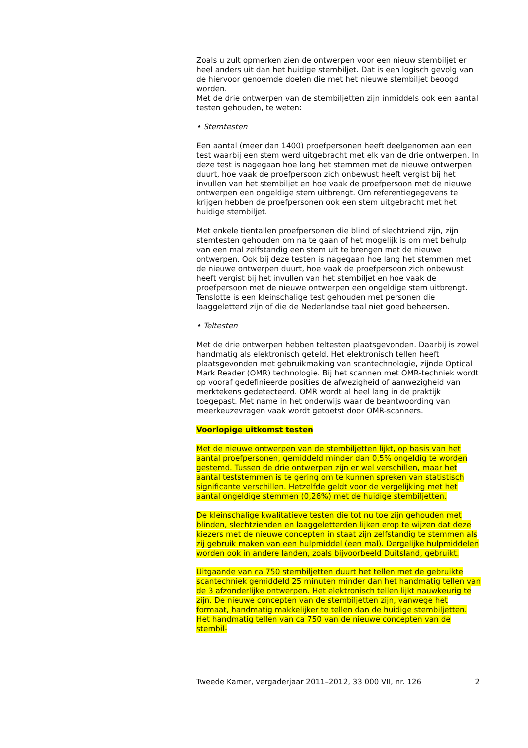Zoals u zult opmerken zien de ontwerpen voor een nieuw stembiljet er heel anders uit dan het huidige stembiljet. Dat is een logisch gevolg van de hiervoor genoemde doelen die met het nieuwe stembiljet beoogd worden.
Met de drie ontwerpen van de stembiljetten zijn inmiddels ook een aantal testen gehouden, te weten:
• Stemtesten
Een aantal (meer dan 1400) proefpersonen heeft deelgenomen aan een test waarbij een stem werd uitgebracht met elk van de drie ontwerpen. In deze test is nagegaan hoe lang het stemmen met de nieuwe ontwerpen duurt, hoe vaak de proefpersoon zich onbewust heeft vergist bij het invullen van het stembiljet en hoe vaak de proefpersoon met de nieuwe ontwerpen een ongeldige stem uitbrengt. Om referentiegegevens te krijgen hebben de proefpersonen ook een stem uitgebracht met het huidige stembiljet.
Met enkele tientallen proefpersonen die blind of slechtziend zijn, zijn stemtesten gehouden om na te gaan of het mogelijk is om met behulp van een mal zelfstandig een stem uit te brengen met de nieuwe ontwerpen. Ook bij deze testen is nagegaan hoe lang het stemmen met de nieuwe ontwerpen duurt, hoe vaak de proefpersoon zich onbewust heeft vergist bij het invullen van het stembiljet en hoe vaak de proefpersoon met de nieuwe ontwerpen een ongeldige stem uitbrengt. Tenslotte is een kleinschalige test gehouden met personen die laaggeletterd zijn of die de Nederlandse taal niet goed beheersen.
• Teltesten
Met de drie ontwerpen hebben teltesten plaatsgevonden. Daarbij is zowel handmatig als elektronisch geteld. Het elektronisch tellen heeft plaatsgevonden met gebruikmaking van scantechnologie, zijnde Optical Mark Reader (OMR) technologie. Bij het scannen met OMR-techniek wordt op vooraf gedefinieerde posities de afwezigheid of aanwezigheid van merktekens gedetecteerd. OMR wordt al heel lang in de praktijk toegepast. Met name in het onderwijs waar de beantwoording van meerkeuzevragen vaak wordt getoetst door OMR-scanners.
Voorlopige uitkomst testen
Met de nieuwe ontwerpen van de stembiljetten lijkt, op basis van het aantal proefpersonen, gemiddeld minder dan 0,5% ongeldig te worden gestemd. Tussen de drie ontwerpen zijn er wel verschillen, maar het aantal teststemmen is te gering om te kunnen spreken van statistisch significante verschillen. Hetzelfde geldt voor de vergelijking met het aantal ongeldige stemmen (0,26%) met de huidige stembiljetten.
De kleinschalige kwalitatieve testen die tot nu toe zijn gehouden met blinden, slechtzienden en laaggeletterden lijken erop te wijzen dat deze kiezers met de nieuwe concepten in staat zijn zelfstandig te stemmen als zij gebruik maken van een hulpmiddel (een mal). Dergelijke hulpmiddelen worden ook in andere landen, zoals bijvoorbeeld Duitsland, gebruikt.
Uitgaande van ca 750 stembiljetten duurt het tellen met de gebruikte scantechniek gemiddeld 25 minuten minder dan het handmatig tellen van de 3 afzonderlijke ontwerpen. Het elektronisch tellen lijkt nauwkeurig te zijn. De nieuwe concepten van de stembiljetten zijn, vanwege het formaat, handmatig makkelijker te tellen dan de huidige stembiljetten. Het handmatig tellen van ca 750 van de nieuwe concepten van de stembil-
Tweede Kamer, vergaderjaar 2011–2012, 33 000 VII, nr. 126 2